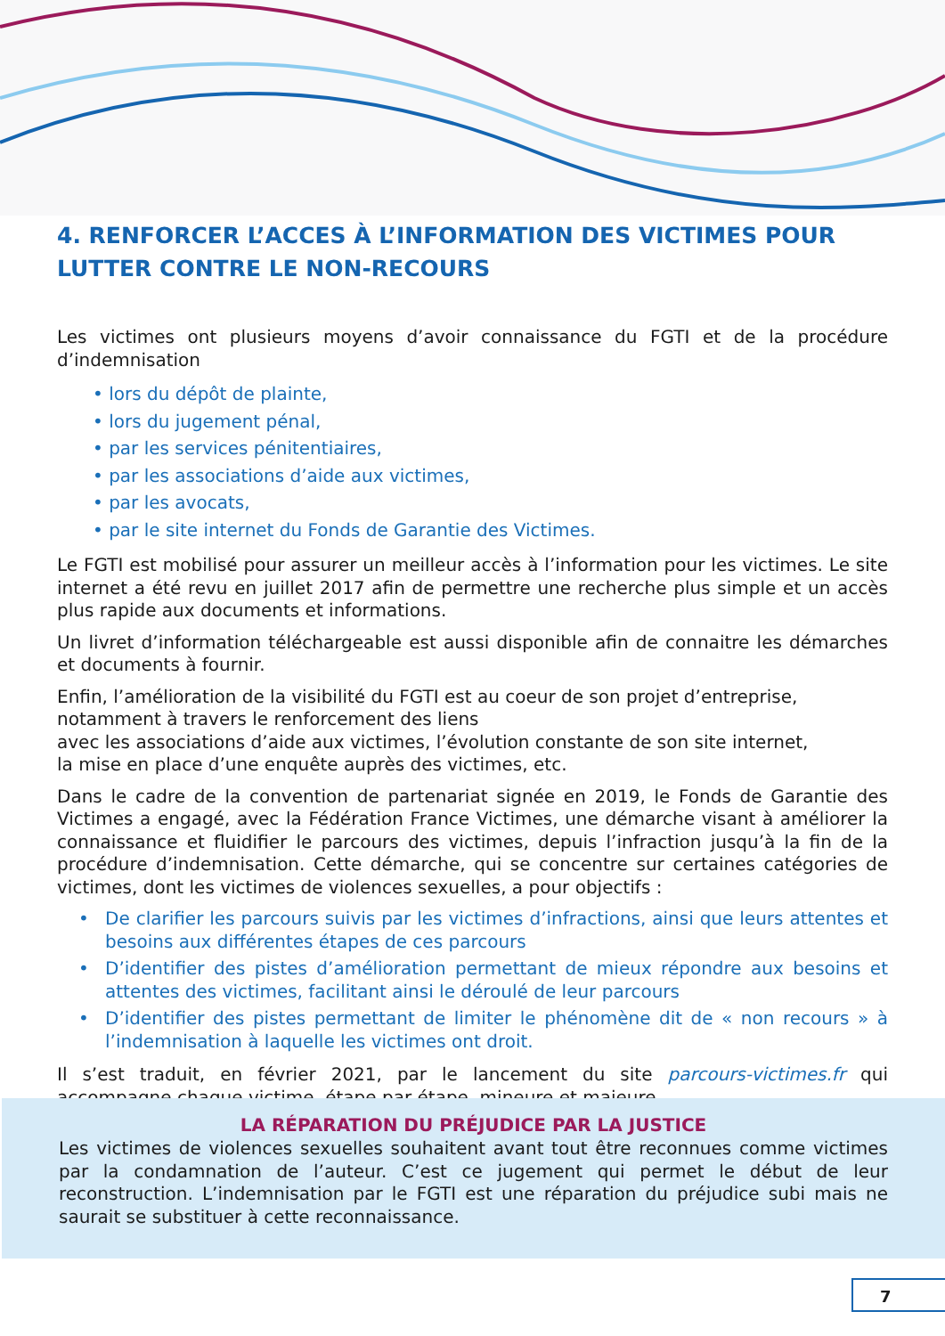4. RENFORCER L’ACCES À L’INFORMATION DES VICTIMES POUR LUTTER CONTRE LE NON-RECOURS
Les victimes ont plusieurs moyens d’avoir connaissance du FGTI et de la procédure d’indemnisation
• lors du dépôt de plainte,
• lors du jugement pénal,
• par les services pénitentiaires,
• par les associations d’aide aux victimes,
• par les avocats,
• par le site internet du Fonds de Garantie des Victimes.
Le FGTI est mobilisé pour assurer un meilleur accès à l’information pour les victimes. Le site internet a été revu en juillet 2017 afin de permettre une recherche plus simple et un accès plus rapide aux documents et informations.
Un livret d’information téléchargeable est aussi disponible afin de connaitre les démarches et documents à fournir.
Enfin, l’amélioration de la visibilité du FGTI est au coeur de son projet d’entreprise, notamment à travers le renforcement des liens
avec les associations d’aide aux victimes, l’évolution constante de son site internet,
la mise en place d’une enquête auprès des victimes, etc.
Dans le cadre de la convention de partenariat signée en 2019, le Fonds de Garantie des Victimes a engagé, avec la Fédération France Victimes, une démarche visant à améliorer la connaissance et fluidifier le parcours des victimes, depuis l’infraction jusqu’à la fin de la procédure d’indemnisation. Cette démarche, qui se concentre sur certaines catégories de victimes, dont les victimes de violences sexuelles, a pour objectifs :
• De clarifier les parcours suivis par les victimes d’infractions, ainsi que leurs attentes et besoins aux différentes étapes de ces parcours
• D’identifier des pistes d’amélioration permettant de mieux répondre aux besoins et attentes des victimes, facilitant ainsi le déroulé de leur parcours
• D’identifier des pistes permettant de limiter le phénomène dit de « non recours » à l’indemnisation à laquelle les victimes ont droit.
Il s’est traduit, en février 2021, par le lancement du site parcours-victimes.fr qui accompagne chaque victime, étape par étape, mineure et majeure.
LA RÉPARATION DU PRÉJUDICE PAR LA JUSTICE
Les victimes de violences sexuelles souhaitent avant tout être reconnues comme victimes par la condamnation de l’auteur. C’est ce jugement qui permet le début de leur reconstruction. L’indemnisation par le FGTI est une réparation du préjudice subi mais ne saurait se substituer à cette reconnaissance.
7